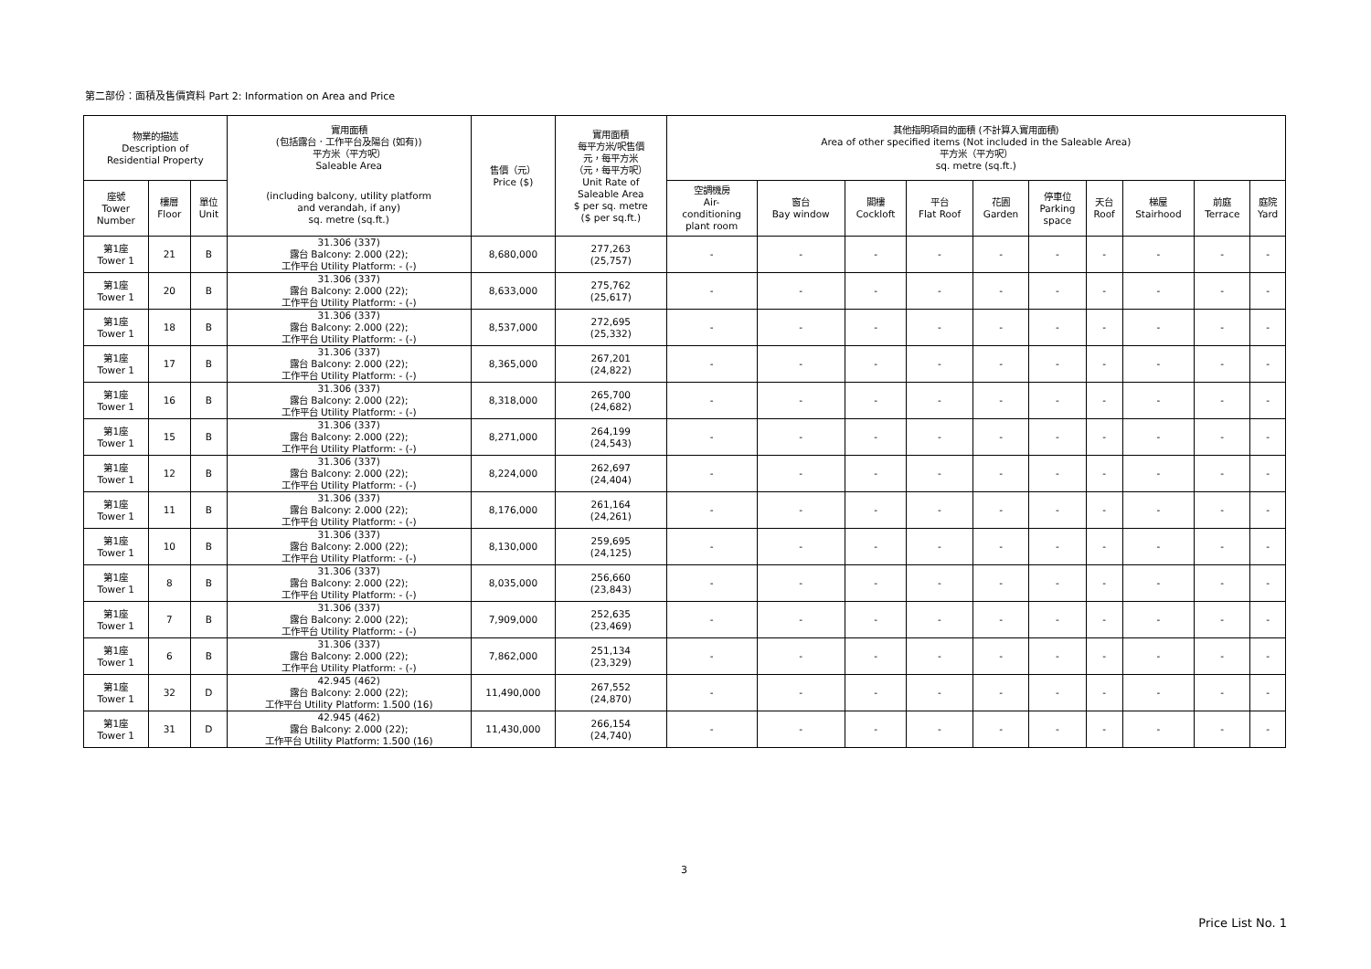第二部份：面積及售價資料 Part 2: Information on Area and Price
| 物業的描述 Description of Residential Property | | | 實用面積 (包括露台．工作平台及陽台 (如有)) 平方米（平方呎） Saleable Area | 售價（元） Price ($) | 實用面積 每平方米/呎售價 元，每平方米 （元，每平方呎） Unit Rate of Saleable Area $ per sq. metre ($ per sq.ft.) | 其他指明項目的面積 (不計算入實用面積) Area of other specified items (Not included in the Saleable Area) 平方米（平方呎） sq. metre (sq.ft.) | | | | | | | | | |
| --- | --- | --- | --- | --- | --- | --- | --- | --- | --- | --- | --- | --- | --- | --- | --- |
| 座號 Tower Number | 樓層 Floor | 單位 Unit | (including balcony, utility platform and verandah, if any) sq. metre (sq.ft.) | | | 空調機房 Air- conditioning plant room | 窗台 Bay window | 閣樓 Cockloft | 平台 Flat Roof | 花園 Garden | 停車位 Parking space | 天台 Roof | 梯屋 Stairhood | 前庭 Terrace | 庭院 Yard |
| 第1座 Tower 1 | 21 | B | 31.306 (337) 露台 Balcony: 2.000 (22); 工作平台 Utility Platform: - (-) | 8,680,000 | 277,263 (25,757) | - | - | - | - | - | - | - | - | - | - |
| 第1座 Tower 1 | 20 | B | 31.306 (337) 露台 Balcony: 2.000 (22); 工作平台 Utility Platform: - (-) | 8,633,000 | 275,762 (25,617) | - | - | - | - | - | - | - | - | - | - |
| 第1座 Tower 1 | 18 | B | 31.306 (337) 露台 Balcony: 2.000 (22); 工作平台 Utility Platform: - (-) | 8,537,000 | 272,695 (25,332) | - | - | - | - | - | - | - | - | - | - |
| 第1座 Tower 1 | 17 | B | 31.306 (337) 露台 Balcony: 2.000 (22); 工作平台 Utility Platform: - (-) | 8,365,000 | 267,201 (24,822) | - | - | - | - | - | - | - | - | - | - |
| 第1座 Tower 1 | 16 | B | 31.306 (337) 露台 Balcony: 2.000 (22); 工作平台 Utility Platform: - (-) | 8,318,000 | 265,700 (24,682) | - | - | - | - | - | - | - | - | - | - |
| 第1座 Tower 1 | 15 | B | 31.306 (337) 露台 Balcony: 2.000 (22); 工作平台 Utility Platform: - (-) | 8,271,000 | 264,199 (24,543) | - | - | - | - | - | - | - | - | - | - |
| 第1座 Tower 1 | 12 | B | 31.306 (337) 露台 Balcony: 2.000 (22); 工作平台 Utility Platform: - (-) | 8,224,000 | 262,697 (24,404) | - | - | - | - | - | - | - | - | - | - |
| 第1座 Tower 1 | 11 | B | 31.306 (337) 露台 Balcony: 2.000 (22); 工作平台 Utility Platform: - (-) | 8,176,000 | 261,164 (24,261) | - | - | - | - | - | - | - | - | - | - |
| 第1座 Tower 1 | 10 | B | 31.306 (337) 露台 Balcony: 2.000 (22); 工作平台 Utility Platform: - (-) | 8,130,000 | 259,695 (24,125) | - | - | - | - | - | - | - | - | - | - |
| 第1座 Tower 1 | 8 | B | 31.306 (337) 露台 Balcony: 2.000 (22); 工作平台 Utility Platform: - (-) | 8,035,000 | 256,660 (23,843) | - | - | - | - | - | - | - | - | - | - |
| 第1座 Tower 1 | 7 | B | 31.306 (337) 露台 Balcony: 2.000 (22); 工作平台 Utility Platform: - (-) | 7,909,000 | 252,635 (23,469) | - | - | - | - | - | - | - | - | - | - |
| 第1座 Tower 1 | 6 | B | 31.306 (337) 露台 Balcony: 2.000 (22); 工作平台 Utility Platform: - (-) | 7,862,000 | 251,134 (23,329) | - | - | - | - | - | - | - | - | - | - |
| 第1座 Tower 1 | 32 | D | 42.945 (462) 露台 Balcony: 2.000 (22); 工作平台 Utility Platform: 1.500 (16) | 11,490,000 | 267,552 (24,870) | - | - | - | - | - | - | - | - | - | - |
| 第1座 Tower 1 | 31 | D | 42.945 (462) 露台 Balcony: 2.000 (22); 工作平台 Utility Platform: 1.500 (16) | 11,430,000 | 266,154 (24,740) | - | - | - | - | - | - | - | - | - | - |
3
Price List No. 1